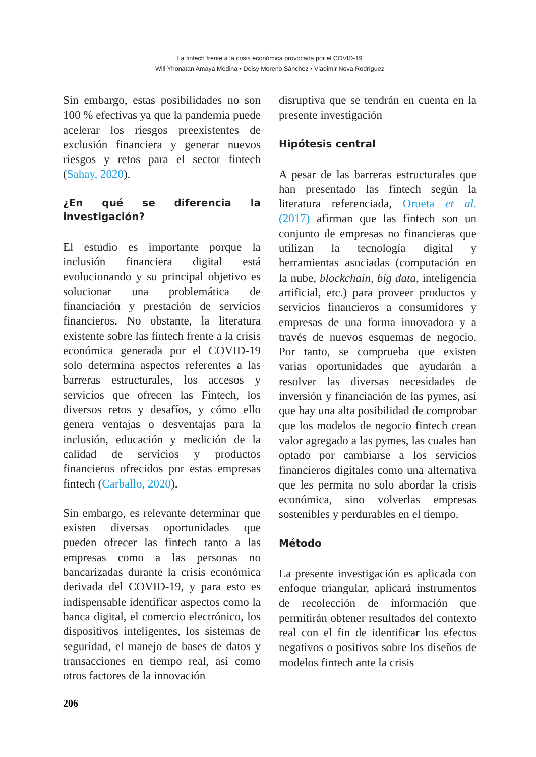La fintech frente a la crisis económica provocada por el COVID-19
Will Yhonatan Amaya Medina • Deisy Moreno Sánchez • Vladimir Nova Rodríguez
Sin embargo, estas posibilidades no son 100 % efectivas ya que la pandemia puede acelerar los riesgos preexistentes de exclusión financiera y generar nuevos riesgos y retos para el sector fintech (Sahay, 2020).
¿En qué se diferencia la investigación?
El estudio es importante porque la inclusión financiera digital está evolucionando y su principal objetivo es solucionar una problemática de financiación y prestación de servicios financieros. No obstante, la literatura existente sobre las fintech frente a la crisis económica generada por el COVID-19 solo determina aspectos referentes a las barreras estructurales, los accesos y servicios que ofrecen las Fintech, los diversos retos y desafíos, y cómo ello genera ventajas o desventajas para la inclusión, educación y medición de la calidad de servicios y productos financieros ofrecidos por estas empresas fintech (Carballo, 2020).
Sin embargo, es relevante determinar que existen diversas oportunidades que pueden ofrecer las fintech tanto a las empresas como a las personas no bancarizadas durante la crisis económica derivada del COVID-19, y para esto es indispensable identificar aspectos como la banca digital, el comercio electrónico, los dispositivos inteligentes, los sistemas de seguridad, el manejo de bases de datos y transacciones en tiempo real, así como otros factores de la innovación
disruptiva que se tendrán en cuenta en la presente investigación
Hipótesis central
A pesar de las barreras estructurales que han presentado las fintech según la literatura referenciada, Orueta et al. (2017) afirman que las fintech son un conjunto de empresas no financieras que utilizan la tecnología digital y herramientas asociadas (computación en la nube, blockchain, big data, inteligencia artificial, etc.) para proveer productos y servicios financieros a consumidores y empresas de una forma innovadora y a través de nuevos esquemas de negocio. Por tanto, se comprueba que existen varias oportunidades que ayudarán a resolver las diversas necesidades de inversión y financiación de las pymes, así que hay una alta posibilidad de comprobar que los modelos de negocio fintech crean valor agregado a las pymes, las cuales han optado por cambiarse a los servicios financieros digitales como una alternativa que les permita no solo abordar la crisis económica, sino volverlas empresas sostenibles y perdurables en el tiempo.
Método
La presente investigación es aplicada con enfoque triangular, aplicará instrumentos de recolección de información que permitirán obtener resultados del contexto real con el fin de identificar los efectos negativos o positivos sobre los diseños de modelos fintech ante la crisis
206